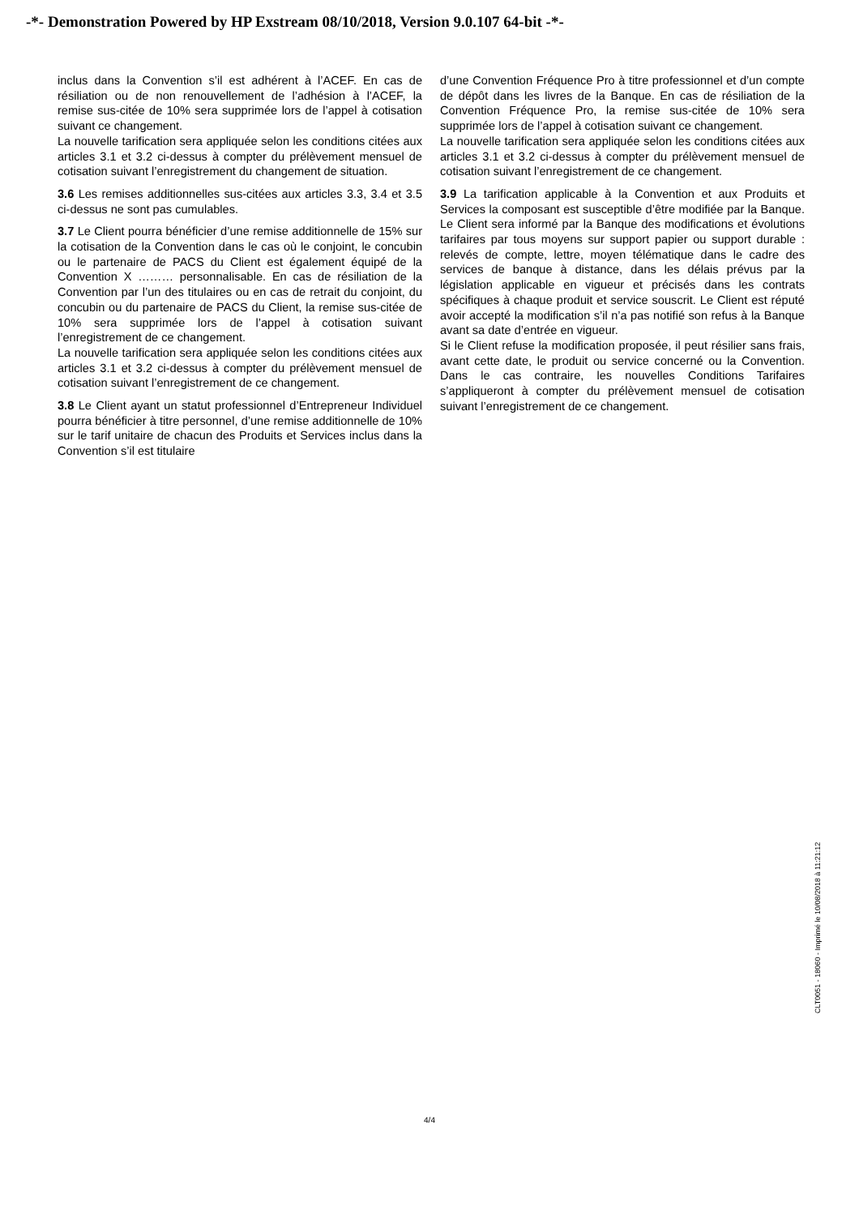-*- Demonstration Powered by HP Exstream 08/10/2018, Version 9.0.107 64-bit -*-
inclus dans la Convention s’il est adhérent à l’ACEF. En cas de résiliation ou de non renouvellement de l’adhésion à l’ACEF, la remise sus-citée de 10% sera supprimée lors de l’appel à cotisation suivant ce changement.
La nouvelle tarification sera appliquée selon les conditions citées aux articles 3.1 et 3.2 ci-dessus à compter du prélèvement mensuel de cotisation suivant l’enregistrement du changement de situation.
3.6 Les remises additionnelles sus-citées aux articles 3.3, 3.4 et 3.5 ci-dessus ne sont pas cumulables.
3.7 Le Client pourra bénéficier d’une remise additionnelle de 15% sur la cotisation de la Convention dans le cas où le conjoint, le concubin ou le partenaire de PACS du Client est également équipé de la Convention X ……… personnalisable. En cas de résiliation de la Convention par l’un des titulaires ou en cas de retrait du conjoint, du concubin ou du partenaire de PACS du Client, la remise sus-citée de 10% sera supprimée lors de l’appel à cotisation suivant l’enregistrement de ce changement.
La nouvelle tarification sera appliquée selon les conditions citées aux articles 3.1 et 3.2 ci-dessus à compter du prélèvement mensuel de cotisation suivant l’enregistrement de ce changement.
3.8 Le Client ayant un statut professionnel d’Entrepreneur Individuel pourra bénéficier à titre personnel, d’une remise additionnelle de 10% sur le tarif unitaire de chacun des Produits et Services inclus dans la Convention s’il est titulaire
d’une Convention Fréquence Pro à titre professionnel et d’un compte de dépôt dans les livres de la Banque. En cas de résiliation de la Convention Fréquence Pro, la remise sus-citée de 10% sera supprimée lors de l’appel à cotisation suivant ce changement.
La nouvelle tarification sera appliquée selon les conditions citées aux articles 3.1 et 3.2 ci-dessus à compter du prélèvement mensuel de cotisation suivant l’enregistrement de ce changement.
3.9 La tarification applicable à la Convention et aux Produits et Services la composant est susceptible d’être modifiée par la Banque. Le Client sera informé par la Banque des modifications et évolutions tarifaires par tous moyens sur support papier ou support durable : relevés de compte, lettre, moyen télématique dans le cadre des services de banque à distance, dans les délais prévus par la législation applicable en vigueur et précisés dans les contrats spécifiques à chaque produit et service souscrit. Le Client est réputé avoir accepté la modification s’il n’a pas notifié son refus à la Banque avant sa date d’entrée en vigueur.
Si le Client refuse la modification proposée, il peut résilier sans frais, avant cette date, le produit ou service concerné ou la Convention. Dans le cas contraire, les nouvelles Conditions Tarifaires s’appliqueront à compter du prélèvement mensuel de cotisation suivant l’enregistrement de ce changement.
CLT0051 - 18060 - Imprimé le 10/08/2018 à 11:21:12
4/4